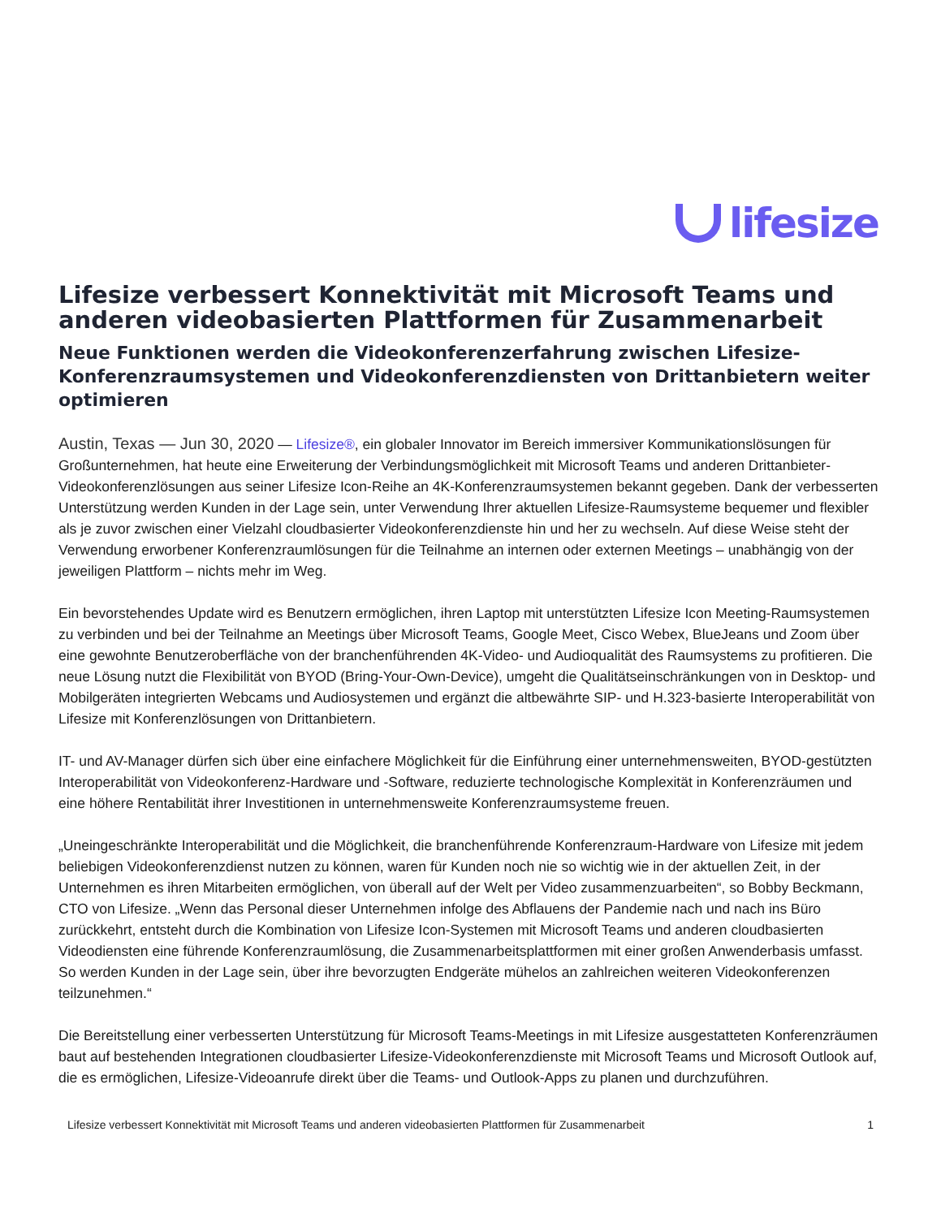lifesize
Lifesize verbessert Konnektivität mit Microsoft Teams und anderen videobasierten Plattformen für Zusammenarbeit
Neue Funktionen werden die Videokonferenzerfahrung zwischen Lifesize-Konferenzraumsystemen und Videokonferenzdiensten von Drittanbietern weiter optimieren
Austin, Texas — Jun 30, 2020 — Lifesize®, ein globaler Innovator im Bereich immersiver Kommunikationslösungen für Großunternehmen, hat heute eine Erweiterung der Verbindungsmöglichkeit mit Microsoft Teams und anderen Drittanbieter-Videokonferenzlösungen aus seiner Lifesize Icon-Reihe an 4K-Konferenzraumsystemen bekannt gegeben. Dank der verbesserten Unterstützung werden Kunden in der Lage sein, unter Verwendung Ihrer aktuellen Lifesize-Raumsysteme bequemer und flexibler als je zuvor zwischen einer Vielzahl cloudbasierter Videokonferenzdienste hin und her zu wechseln. Auf diese Weise steht der Verwendung erworbener Konferenzraumlösungen für die Teilnahme an internen oder externen Meetings – unabhängig von der jeweiligen Plattform – nichts mehr im Weg.
Ein bevorstehendes Update wird es Benutzern ermöglichen, ihren Laptop mit unterstützten Lifesize Icon Meeting-Raumsystemen zu verbinden und bei der Teilnahme an Meetings über Microsoft Teams, Google Meet, Cisco Webex, BlueJeans und Zoom über eine gewohnte Benutzeroberfläche von der branchenführenden 4K-Video- und Audioqualität des Raumsystems zu profitieren. Die neue Lösung nutzt die Flexibilität von BYOD (Bring-Your-Own-Device), umgeht die Qualitätseinschränkungen von in Desktop- und Mobilgeräten integrierten Webcams und Audiosystemen und ergänzt die altbewährte SIP- und H.323-basierte Interoperabilität von Lifesize mit Konferenzlösungen von Drittanbietern.
IT- und AV-Manager dürfen sich über eine einfachere Möglichkeit für die Einführung einer unternehmensweiten, BYOD-gestützten Interoperabilität von Videokonferenz-Hardware und -Software, reduzierte technologische Komplexität in Konferenzräumen und eine höhere Rentabilität ihrer Investitionen in unternehmensweite Konferenzraumsysteme freuen.
„Uneingeschränkte Interoperabilität und die Möglichkeit, die branchenführende Konferenzraum-Hardware von Lifesize mit jedem beliebigen Videokonferenzdienst nutzen zu können, waren für Kunden noch nie so wichtig wie in der aktuellen Zeit, in der Unternehmen es ihren Mitarbeiten ermöglichen, von überall auf der Welt per Video zusammenzuarbeiten“, so Bobby Beckmann, CTO von Lifesize. „Wenn das Personal dieser Unternehmen infolge des Abflauens der Pandemie nach und nach ins Büro zurückkehrt, entsteht durch die Kombination von Lifesize Icon-Systemen mit Microsoft Teams und anderen cloudbasierten Videodiensten eine führende Konferenzraumlösung, die Zusammenarbeitsplattformen mit einer großen Anwenderbasis umfasst. So werden Kunden in der Lage sein, über ihre bevorzugten Endgeräte mühelos an zahlreichen weiteren Videokonferenzen teilzunehmen.“
Die Bereitstellung einer verbesserten Unterstützung für Microsoft Teams-Meetings in mit Lifesize ausgestatteten Konferenzräumen baut auf bestehenden Integrationen cloudbasierter Lifesize-Videokonferenzdienste mit Microsoft Teams und Microsoft Outlook auf, die es ermöglichen, Lifesize-Videoanrufe direkt über die Teams- und Outlook-Apps zu planen und durchzuführen.
Lifesize verbessert Konnektivität mit Microsoft Teams und anderen videobasierten Plattformen für Zusammenarbeit 1